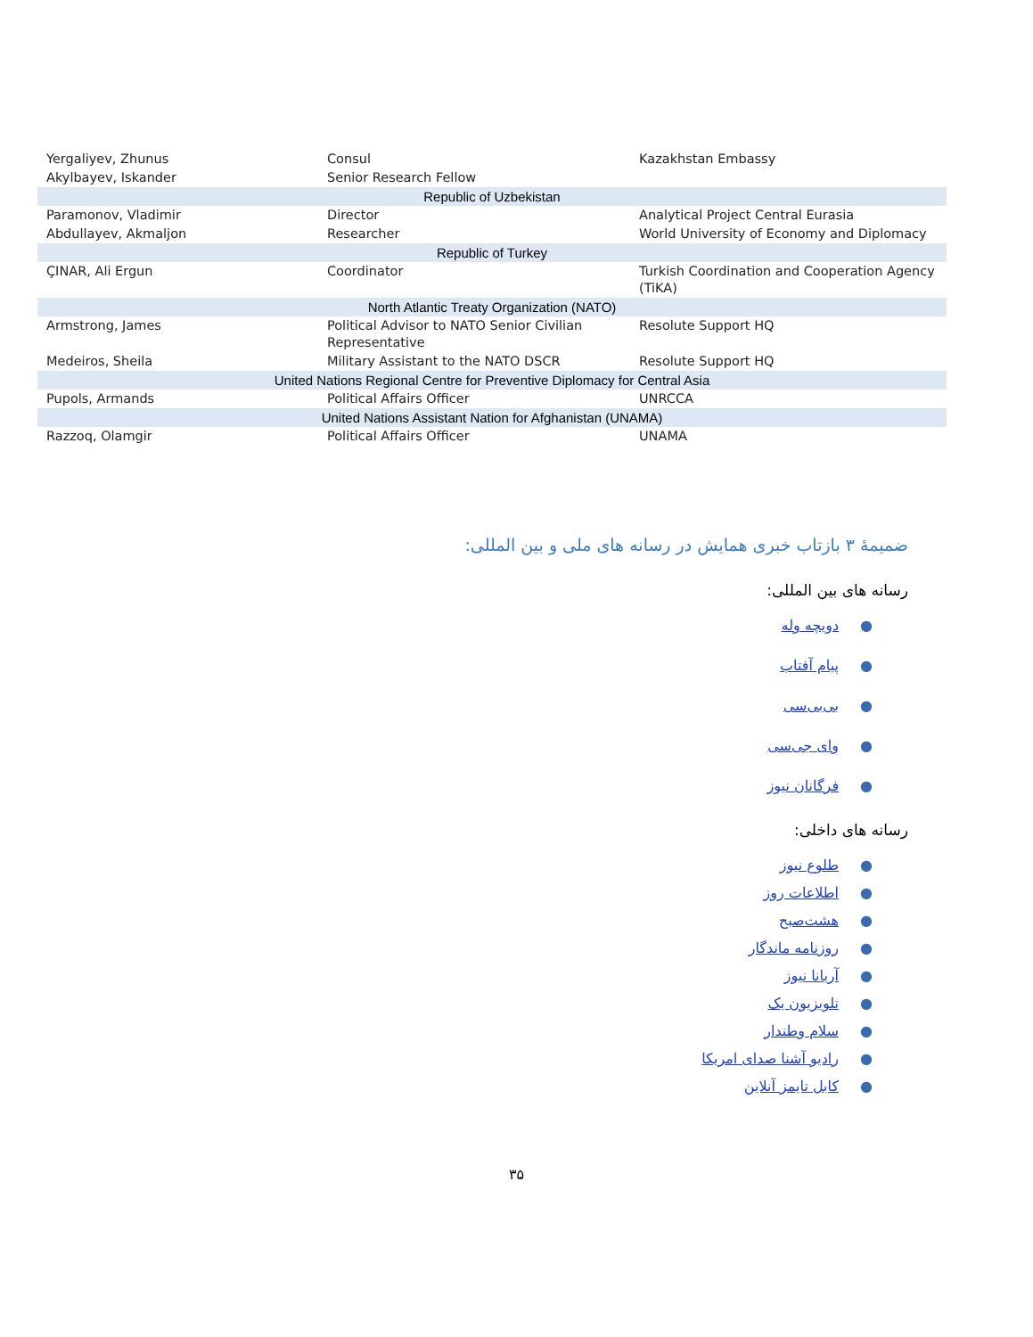| Yergaliyev, Zhunus | Consul | Kazakhstan Embassy |
| Akylbayev, Iskander | Senior Research Fellow | |
| Republic of Uzbekistan | | |
| Paramonov, Vladimir | Director | Analytical Project Central Eurasia |
| Abdullayev, Akmaljon | Researcher | World University of Economy and Diplomacy |
| Republic of Turkey | | |
| ÇINAR, Ali Ergun | Coordinator | Turkish Coordination and Cooperation Agency (TiKA) |
| North Atlantic Treaty Organization (NATO) | | |
| Armstrong, James | Political Advisor to NATO Senior Civilian Representative | Resolute Support HQ |
| Medeiros, Sheila | Military Assistant to the NATO DSCR | Resolute Support HQ |
| United Nations Regional Centre for Preventive Diplomacy for Central Asia | | |
| Pupols, Armands | Political Affairs Officer | UNRCCA |
| United Nations Assistant Nation for Afghanistan (UNAMA) | | |
| Razzoq, Olamgir | Political Affairs Officer | UNAMA |
ضمیمهٔ ۳ بازتاب خبری همایش در رسانه های ملی و بین المللی:
رسانه های بین المللی:
●دویچه وله
●پیام آفتاب
●بی‌بی‌سی
●وای جی‌سی
●فرگانان نیوز
رسانه های داخلی:
●طلوع نیوز
●اطلاعات روز
●هشت‌صبح
●روزنامه ماندگار
●آریانا نیوز
●تلویزیون یک
●سلام وطندار
●رادیو آشنا صدای امریکا
●کابل تایمز آنلاین
۳۵